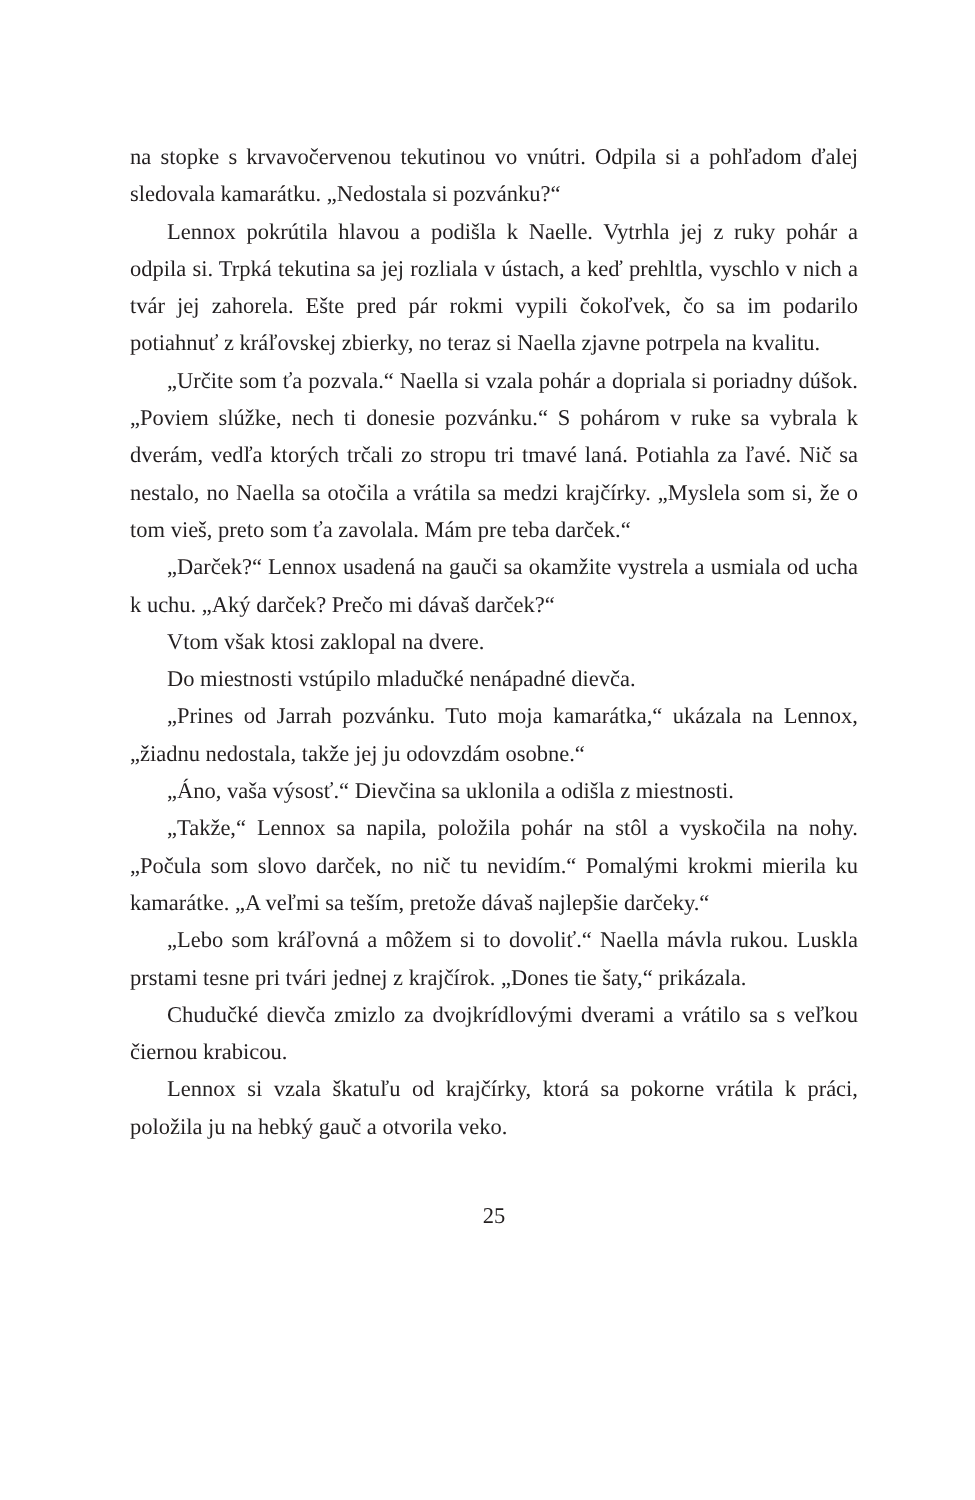na stopke s krvavočervenou tekutinou vo vnútri. Odpila si a pohľadom ďalej sledovala kamarátku. „Nedostala si pozvánku?“
Lennox pokrútila hlavou a podišla k Naelle. Vytrhla jej z ruky pohár a odpila si. Trpká tekutina sa jej rozliala v ústach, a keď prehltla, vyschlo v nich a tvár jej zahorela. Ešte pred pár rokmi vypili čokoľvek, čo sa im podarilo potiahnuť z kráľovskej zbierky, no teraz si Naella zjavne potrpela na kvalitu.
„Určite som ťa pozvala.“ Naella si vzala pohár a dopriala si poriadny dúšok. „Poviem slúžke, nech ti donesie pozvánku.“ S pohárom v ruke sa vybrala k dverám, vedľa ktorých trčali zo stropu tri tmavé laná. Potiahla za ľavé. Nič sa nestalo, no Naella sa otočila a vrátila sa medzi krajčírky. „Myslela som si, že o tom vieš, preto som ťa zavolala. Mám pre teba darček.“
„Darček?“ Lennox usadená na gauči sa okamžite vystrela a usmiala od ucha k uchu. „Aký darček? Prečo mi dávaš darček?“
Vtom však ktosi zaklopal na dvere.
Do miestnosti vstúpilo mladučké nenápadné dievča.
„Prines od Jarrah pozvánku. Tuto moja kamarátka,“ ukázala na Lennox, „žiadnu nedostala, takže jej ju odovzdám osobne.“
„Áno, vaša výsosť.“ Dievčina sa uklonila a odišla z miestnosti.
„Takže,“ Lennox sa napila, položila pohár na stôl a vyskočila na nohy. „Počula som slovo darček, no nič tu nevidím.“ Pomalými krokmi mierila ku kamarátke. „A veľmi sa teším, pretože dávaš najlepšie darčeky.“
„Lebo som kráľovná a môžem si to dovoliť.“ Naella mávla rukou. Luskla prstami tesne pri tvári jednej z krajčírok. „Dones tie šaty,“ prikázala.
Chudučké dievča zmizlo za dvojkrídlovými dverami a vrátilo sa s veľkou čiernou krabicou.
Lennox si vzala škatuľu od krajčírky, ktorá sa pokorne vrátila k práci, položila ju na hebký gauč a otvorila veko.
25